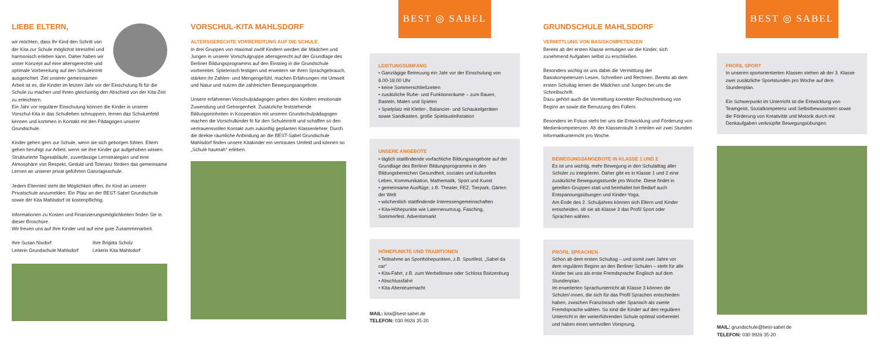LIEBE ELTERN,
wir möchten, dass Ihr Kind den Schritt von der Kita zur Schule möglichst stressfrei und harmonisch erleben kann. Daher haben wir unser Konzept auf eine altersgerechte und optimale Vorbereitung auf den Schuleintritt ausgerichtet. Ziel unserer gemeinsamen Arbeit ist es, die Kinder im letzten Jahr vor der Einschulung fit für die Schule zu machen und ihnen gleichzeitig den Abschied von der Kita-Zeit zu erleichtern.
Ein Jahr vor regulärer Einschulung können die Kinder in unserer Vorschul-Kita in das Schulleben schnuppern, lernen das Schulumfeld kennen und kommen in Kontakt mit den Pädagogen unserer Grundschule.
Kinder gehen gern zur Schule, wenn sie sich geborgen fühlen. Eltern gehen beruhigt zur Arbeit, wenn sie ihre Kinder gut aufgehoben wissen. Strukturierte Tagesabläufe, zuverlässige Lernstrategien und eine Atmosphäre von Respekt, Geduld und Toleranz fördern das gemeinsame Lernen an unserer privat geführten Ganztagsschule.
Jedem Elternteil steht die Möglichkeit offen, ihr Kind an unserer Privatschule anzumelden. Ein Platz an der BEST-Sabel Grundschule sowie der Kita Mahlsdorf ist kostenpflichtig.
Informationen zu Kosten und Finanzierungsmöglichkeiten finden Sie in dieser Broschüre.
Wir freuen uns auf Ihre Kinder und auf eine gute Zusammenarbeit.
Ihre Susan Nixdorf
Leiterin Grundschule Mahlsdorf
Ihre Brigitta Scholz
Leiterin Kita Mahlsdorf
VORSCHUL-KITA MAHLSDORF
ALTERSGERECHTE VORBEREITUNG AUF DIE SCHULE
In drei Gruppen von maximal zwölf Kindern werden die Mädchen und Jungen in unserer Vorschulgruppe altersgerecht auf der Grundlage des Berliner Bildungsprogramms auf den Einstieg in die Grundschule vorbereitet. Spielerisch festigen und erweitern sie ihren Sprachgebrauch, stärken ihr Zahlen- und Mengengefühl, machen Erfahrungen mit Umwelt und Natur und nutzen die zahlreichen Bewegungsangebote.
Unsere erfahrenen Vorschulpädagogen geben den Kindern emotionale Zuwendung und Geborgenheit. Zusätzliche feststehende Bildungseinheiten in Kooperation mit unseren Grundschulpädagogen machen die Vorschulkinder fit für den Schuleintritt und schaffen so den vertrauensvollen Kontakt zum zukünftig geplanten Klassenlehrer. Durch die direkte räumliche Anbindung an die BEST-Sabel Grundschule Mahlsdorf finden unsere Kitakinder ein vertrautes Umfeld und können so „Schule hautnah“ erleben.
BEST ◎ SABEL
LEISTUNGSUMFANG
• Ganztägige Betreuung ein Jahr vor der Einschulung von 6.00-18.00 Uhr
• keine Sommerschließzeiten
• zusätzliche Ruhe- und Funktionsräume – zum Bauen, Basteln, Malen und Spielen
• Spielplatz mit Kletter-, Balancier- und Schaukelgeräten sowie Sandkasten, große Spielausleihstation
UNSERE ANGEBOTE
• täglich stattfindende vorfachliche Bildungsangebote auf der Grundlage des Berliner Bildungsprogramms in den Bildungsbereichen Gesundheit, soziales und kulturelles Leben, Kommunikation, Mathematik, Sport und Kunst
• gemeinsame Ausflüge, z.B. Theater, FEZ, Tierpark, Gärten der Welt
• wöchentlich stattfindende Interessengemeinschaften
• Kita-Höhepunkte wie Laternenumzug, Fasching, Sommerfest, Adventsmarkt
HÖHEPUNKTE UND TRADITIONEN
• Teilnahme an Sporthöhepunkten, z.B. Sportfest, „Sabel da car“
• Kita-Fahrt, z.B. zum Werbellinsee oder Schloss Boitzenburg
• Abschlussfahrt
• Kita-Abenteuernacht
MAIL: kita@best-sabel.de
TELEFON: 030 9928 35-20
GRUNDSCHULE MAHLSDORF
VERMITTLUNG VON BASISKOMPETENZEN
Bereits ab der ersten Klasse ermutigen wir die Kinder, sich zunehmend Aufgaben selbst zu erschließen.
Besonders wichtig ist uns dabei die Vermittlung der Basiskompetenzen Lesen, Schreiben und Rechnen. Bereits ab dem ersten Schultag lernen die Mädchen und Jungen bei uns die Schreibschrift.
Dazu gehört auch die Vermittlung korrekter Rechtschreibung von Beginn an sowie die Benutzung des Füllers.
Besonders im Fokus steht bei uns die Entwicklung und Förderung von Medienkompetenzen. Ab der Klassenstufe 3 erteilen wir zwei Stunden Informatikunterricht pro Woche.
BEWEGUNGSANGEBOTE IN KLASSE 1 UND 2
Es ist uns wichtig, mehr Bewegung in den Schulalltag aller Schüler zu integrieren. Daher gibt es in Klasse 1 und 2 eine zusätzliche Bewegungsstunde pro Woche. Diese findet in geteilten Gruppen statt und beinhaltet bei Bedarf auch Entspannungsübungen und Kinder-Yoga.
Am Ende des 2. Schuljahres können sich Eltern und Kinder entscheiden, ob sie ab Klasse 3 das Profil Sport oder Sprachen wählen.
PROFIL SPRACHEN
Schon ab dem ersten Schultag – und somit zwei Jahre vor dem regulären Beginn an den Berliner Schulen – steht für alle Kinder bei uns als erste Fremdsprache Englisch auf dem Stundenplan.
Im erweiterten Sprachunterricht ab Klasse 3 können die Schüler/-innen, die sich für das Profil Sprachen entschieden haben, zwischen Französisch oder Spanisch als zweite Fremdsprache wählen. So sind die Kinder auf den regulären Unterricht in der weiterführenden Schule optimal vorbereitet und haben einen wertvollen Vorsprung.
BEST ◎ SABEL
PROFIL SPORT
In unseren sportorientierten Klassen stehen ab der 3. Klasse zwei zusätzliche Sportstunden pro Woche auf dem Stundenplan.
Ein Schwerpunkt im Unterricht ist die Entwicklung von Teamgeist, Sozialkompetenz und Selbstbewusstsein sowie die Förderung von Kreativität und Motorik durch mit Denkaufgaben verknüpfte Bewegungsübungen.
MAIL: grundschule@best-sabel.de
TELEFON: 030 9928 35-20